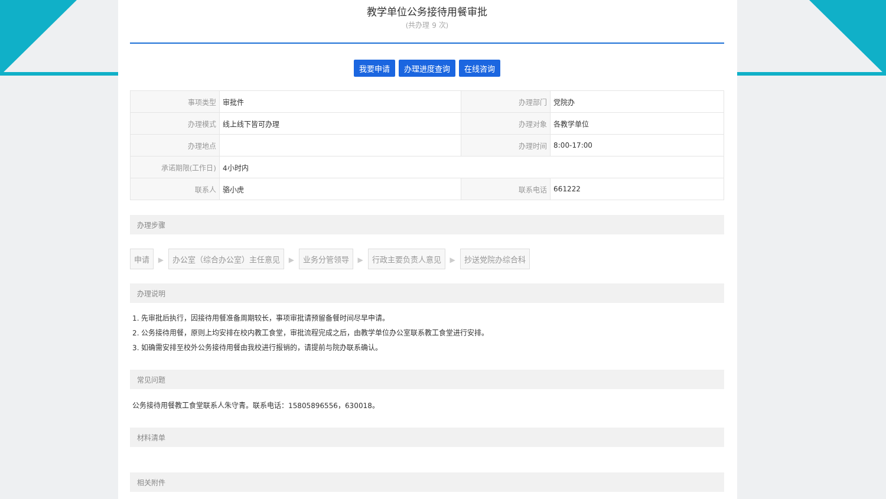教学单位公务接待用餐审批
(共办理 9 次)
我要申请 办理进度查询 在线咨询
| 事项类型 | 审批件 | 办理部门 | 党院办 |
| 办理模式 | 线上线下皆可办理 | 办理对象 | 各教学单位 |
| 办理地点 | | 办理时间 | 8:00-17:00 |
| 承诺期限(工作日) | 4小时内 | | |
| 联系人 | 骆小虎 | 联系电话 | 661222 |
办理步骤
申请 ▶ 办公室（综合办公室）主任意见 ▶ 业务分管领导 ▶ 行政主要负责人意见 ▶ 抄送党院办综合科
办理说明
1. 先审批后执行，因接待用餐准备周期较长，事项审批请预留备餐时间尽早申请。
2. 公务接待用餐，原则上均安排在校内教工食堂，审批流程完成之后，由教学单位办公室联系教工食堂进行安排。
3. 如确需安排至校外公务接待用餐由我校进行报销的，请提前与院办联系确认。
常见问题
公务接待用餐教工食堂联系人朱守青。联系电话：15805896556，630018。
材料清单
相关附件